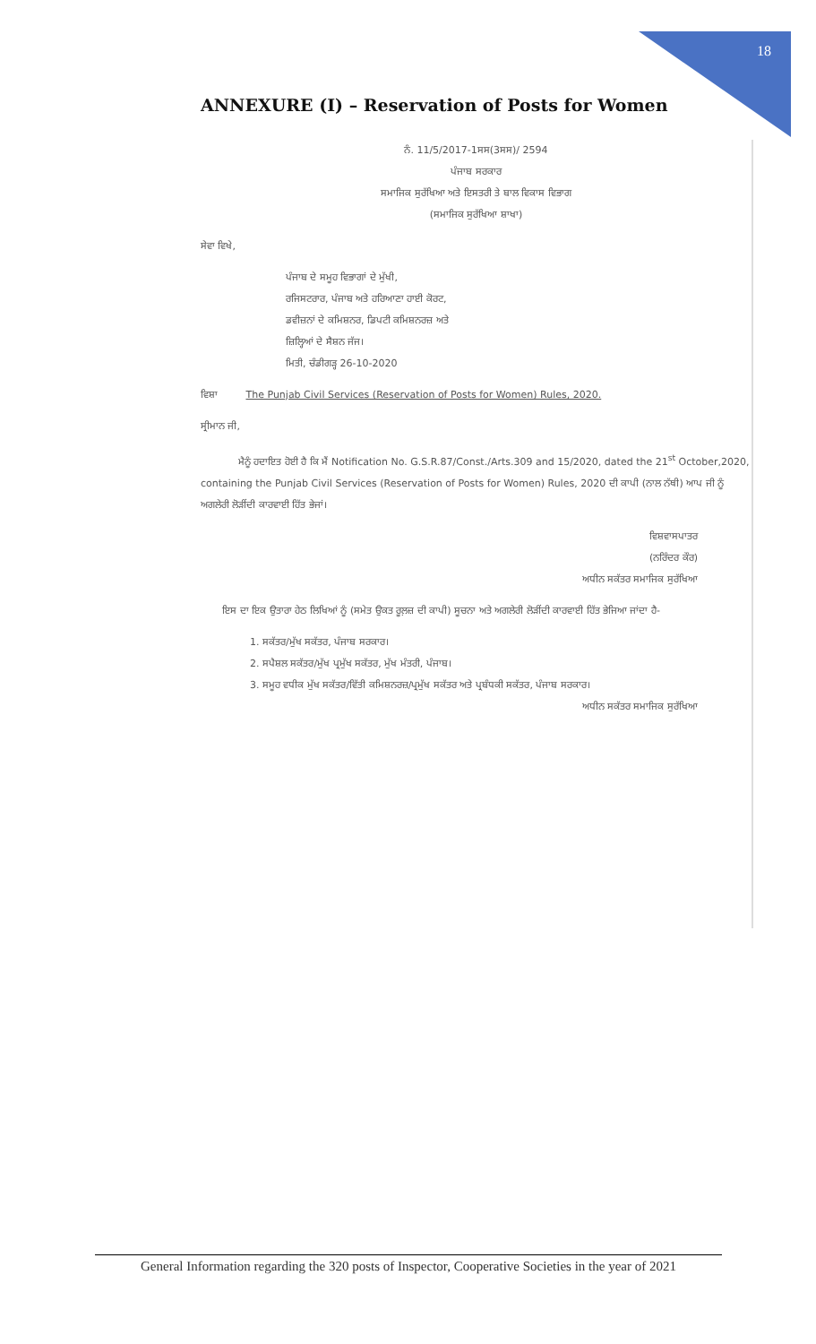18
ANNEXURE (I) – Reservation of Posts for Women
ਨੰ. 11/5/2017-1ਸਸ(3ਸਸ)/ 2594
ਪੰਜਾਬ ਸਰਕਾਰ
ਸਮਾਜਿਕ ਸੁਰੱਖਿਆ ਅਤੇ ਇਸਤਰੀ ਤੇ ਬਾਲ ਵਿਕਾਸ ਵਿਭਾਗ
(ਸਮਾਜਿਕ ਸੁਰੱਖਿਆ ਸ਼ਾਖਾ)
ਸੇਵਾ ਵਿਖੇ,
ਪੰਜਾਬ ਦੇ ਸਮੂਹ ਵਿਭਾਗਾਂ ਦੇ ਮੁੱਖੀ,
ਰਜਿਸਟਰਾਰ, ਪੰਜਾਬ ਅਤੇ ਹਰਿਆਣਾ ਹਾਈ ਕੋਰਟ,
ਡਵੀਜ਼ਨਾਂ ਦੇ ਕਮਿਸ਼ਨਰ, ਡਿਪਟੀ ਕਮਿਸ਼ਨਰਜ਼ ਅਤੇ
ਜ਼ਿਲ੍ਹਿਆਂ ਦੇ ਸੈਸ਼ਨ ਜੱਜ।
ਮਿਤੀ, ਚੰਡੀਗੜ੍ਹ 26-10-2020
ਵਿਸ਼ਾ The Punjab Civil Services (Reservation of Posts for Women) Rules, 2020.
ਸ੍ਰੀਮਾਨ ਜੀ,
ਮੈਨੂੰ ਹਦਾਇਤ ਹੋਈ ਹੈ ਕਿ ਮੈਂ Notification No. G.S.R.87/Const./Arts.309 and 15/2020, dated the 21<sup>st</sup> October,2020, containing the Punjab Civil Services (Reservation of Posts for Women) Rules, 2020 ਦੀ ਕਾਪੀ (ਨਾਲ ਨੱਥੀ) ਆਪ ਜੀ ਨੂੰ ਅਗਲੇਰੀ ਲੋੜੀਂਦੀ ਕਾਰਵਾਈ ਹਿੱਤ ਭੇਜਾਂ।
ਵਿਸ਼ਵਾਸਪਾਤਰ
(ਨਰਿੰਦਰ ਕੌਰ)
ਅਧੀਨ ਸਕੱਤਰ ਸਮਾਜਿਕ ਸੁਰੱਖਿਆ
ਇਸ ਦਾ ਇਕ ਉਤਾਰਾ ਹੇਠ ਲਿਖਿਆਂ ਨੂੰ (ਸਮੇਤ ਉਕਤ ਰੂਲ਼ਜ਼ ਦੀ ਕਾਪੀ) ਸੂਚਨਾ ਅਤੇ ਅਗਲੇਰੀ ਲੋੜੀਂਦੀ ਕਾਰਵਾਈ ਹਿੱਤ ਭੇਜਿਆ ਜਾਂਦਾ ਹੈ-
1. ਸਕੱਤਰ/ਮੁੱਖ ਸਕੱਤਰ, ਪੰਜਾਬ ਸਰਕਾਰ।
2. ਸਪੈਸ਼ਲ ਸਕੱਤਰ/ਮੁੱਖ ਪ੍ਰਮੁੱਖ ਸਕੱਤਰ, ਮੁੱਖ ਮੰਤਰੀ, ਪੰਜਾਬ।
3. ਸਮੂਹ ਵਧੀਕ ਮੁੱਖ ਸਕੱਤਰ/ਵਿੱਤੀ ਕਮਿਸ਼ਨਰਜ਼/ਪ੍ਰਮੁੱਖ ਸਕੱਤਰ ਅਤੇ ਪ੍ਰਬੰਧਕੀ ਸਕੱਤਰ, ਪੰਜਾਬ ਸਰਕਾਰ।
ਅਧੀਨ ਸਕੱਤਰ ਸਮਾਜਿਕ ਸੁਰੱਖਿਆ
General Information regarding the 320 posts of Inspector, Cooperative Societies in the year of 2021